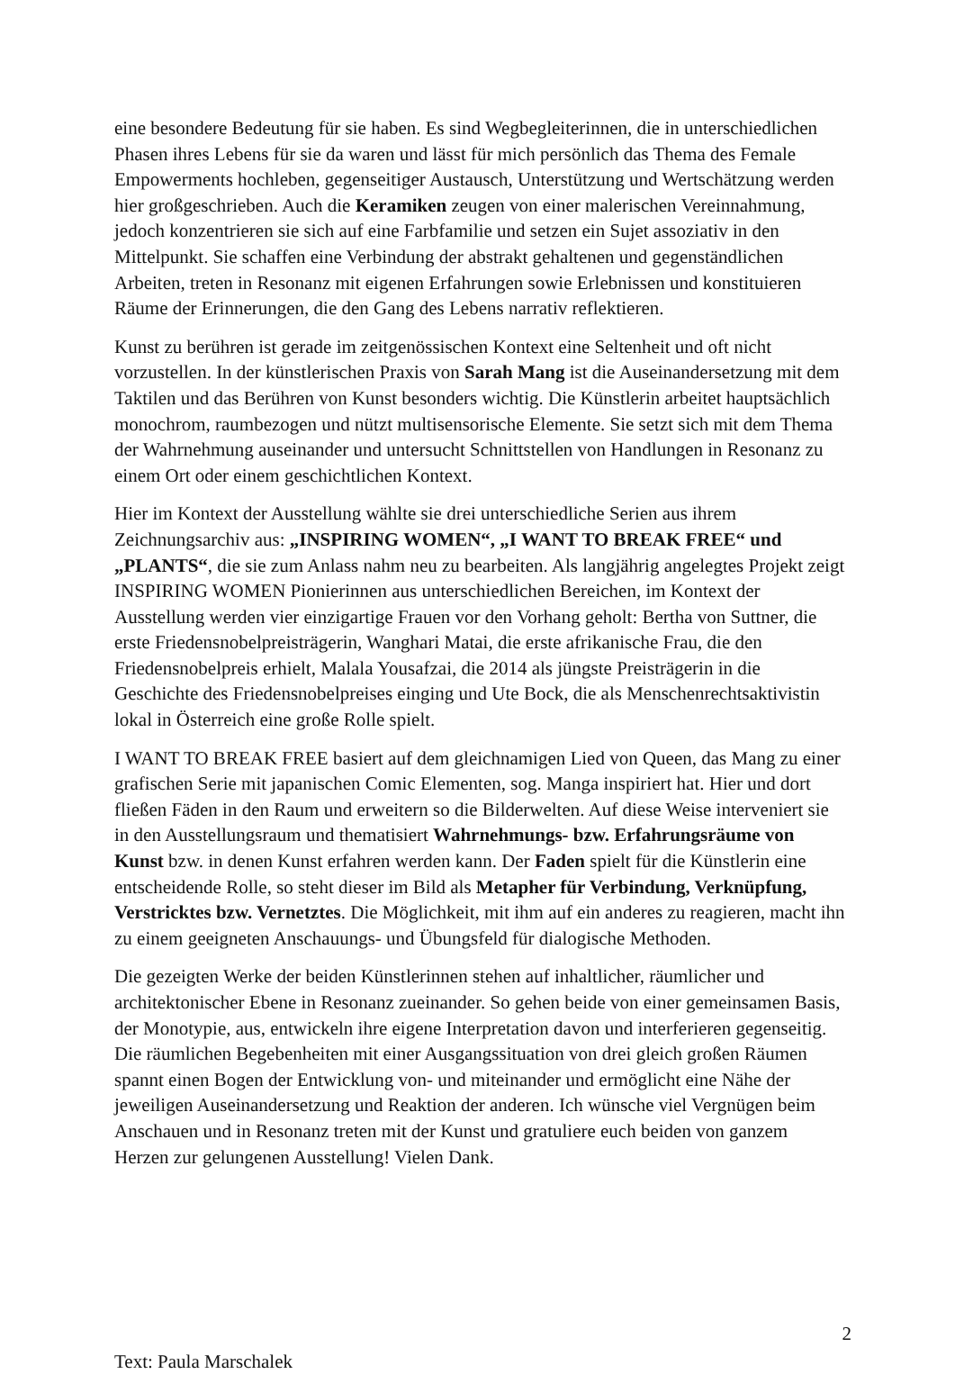eine besondere Bedeutung für sie haben. Es sind Wegbegleiterinnen, die in unterschiedlichen Phasen ihres Lebens für sie da waren und lässt für mich persönlich das Thema des Female Empowerments hochleben, gegenseitiger Austausch, Unterstützung und Wertschätzung werden hier großgeschrieben. Auch die Keramiken zeugen von einer malerischen Vereinnahmung, jedoch konzentrieren sie sich auf eine Farbfamilie und setzen ein Sujet assoziativ in den Mittelpunkt. Sie schaffen eine Verbindung der abstrakt gehaltenen und gegenständlichen Arbeiten, treten in Resonanz mit eigenen Erfahrungen sowie Erlebnissen und konstituieren Räume der Erinnerungen, die den Gang des Lebens narrativ reflektieren.
Kunst zu berühren ist gerade im zeitgenössischen Kontext eine Seltenheit und oft nicht vorzustellen. In der künstlerischen Praxis von Sarah Mang ist die Auseinandersetzung mit dem Taktilen und das Berühren von Kunst besonders wichtig. Die Künstlerin arbeitet hauptsächlich monochrom, raumbezogen und nützt multisensorische Elemente. Sie setzt sich mit dem Thema der Wahrnehmung auseinander und untersucht Schnittstellen von Handlungen in Resonanz zu einem Ort oder einem geschichtlichen Kontext.
Hier im Kontext der Ausstellung wählte sie drei unterschiedliche Serien aus ihrem Zeichnungsarchiv aus: „INSPIRING WOMEN“, „I WANT TO BREAK FREE“ und „PLANTS“, die sie zum Anlass nahm neu zu bearbeiten. Als langjährig angelegtes Projekt zeigt INSPIRING WOMEN Pionierinnen aus unterschiedlichen Bereichen, im Kontext der Ausstellung werden vier einzigartige Frauen vor den Vorhang geholt: Bertha von Suttner, die erste Friedensnobelpreisträgerin, Wanghari Matai, die erste afrikanische Frau, die den Friedensnobelpreis erhielt, Malala Yousafzai, die 2014 als jüngste Preisträgerin in die Geschichte des Friedensnobelpreises einging und Ute Bock, die als Menschenrechtsaktivistin lokal in Österreich eine große Rolle spielt.
I WANT TO BREAK FREE basiert auf dem gleichnamigen Lied von Queen, das Mang zu einer grafischen Serie mit japanischen Comic Elementen, sog. Manga inspiriert hat. Hier und dort fließen Fäden in den Raum und erweitern so die Bilderwelten. Auf diese Weise interveniert sie in den Ausstellungsraum und thematisiert Wahrnehmungs- bzw. Erfahrungsräume von Kunst bzw. in denen Kunst erfahren werden kann. Der Faden spielt für die Künstlerin eine entscheidende Rolle, so steht dieser im Bild als Metapher für Verbindung, Verknüpfung, Verstricktes bzw. Vernetztes. Die Möglichkeit, mit ihm auf ein anderes zu reagieren, macht ihn zu einem geeigneten Anschauungs- und Übungsfeld für dialogische Methoden.
Die gezeigten Werke der beiden Künstlerinnen stehen auf inhaltlicher, räumlicher und architektonischer Ebene in Resonanz zueinander. So gehen beide von einer gemeinsamen Basis, der Monotypie, aus, entwickeln ihre eigene Interpretation davon und interferieren gegenseitig. Die räumlichen Begebenheiten mit einer Ausgangssituation von drei gleich großen Räumen spannt einen Bogen der Entwicklung von- und miteinander und ermöglicht eine Nähe der jeweiligen Auseinandersetzung und Reaktion der anderen. Ich wünsche viel Vergnügen beim Anschauen und in Resonanz treten mit der Kunst und gratuliere euch beiden von ganzem Herzen zur gelungenen Ausstellung! Vielen Dank.
2
Text: Paula Marschalek